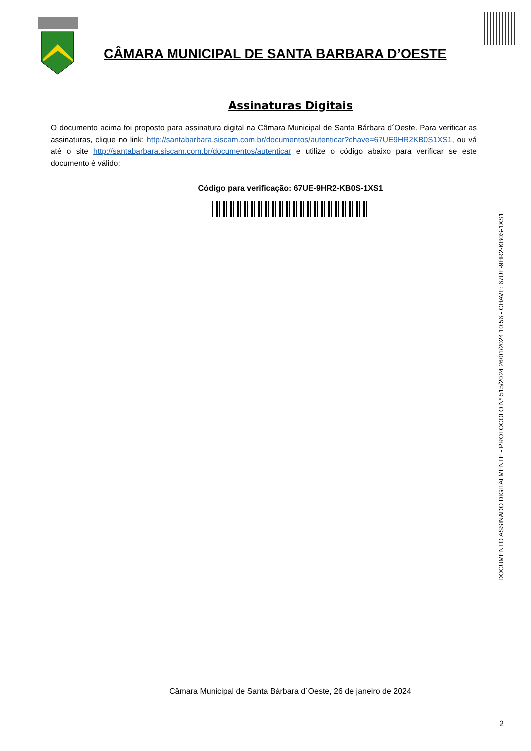CÂMARA MUNICIPAL DE SANTA BARBARA D’OESTE
Assinaturas Digitais
O documento acima foi proposto para assinatura digital na Câmara Municipal de Santa Bárbara d´Oeste. Para verificar as assinaturas, clique no link: http://santabarbara.siscam.com.br/documentos/autenticar?chave=67UE9HR2KB0S1XS1, ou vá até o site http://santabarbara.siscam.com.br/documentos/autenticar e utilize o código abaixo para verificar se este documento é válido:
Código para verificação: 67UE-9HR2-KB0S-1XS1
DOCUMENTO ASSINADO DIGITALMENTE - PROTOCOLO Nº 515/2024 26/01/2024 10:56 - CHAVE: 67UE-9HR2-KB0S-1XS1
Câmara Municipal de Santa Bárbara d´Oeste, 26 de janeiro de 2024
2